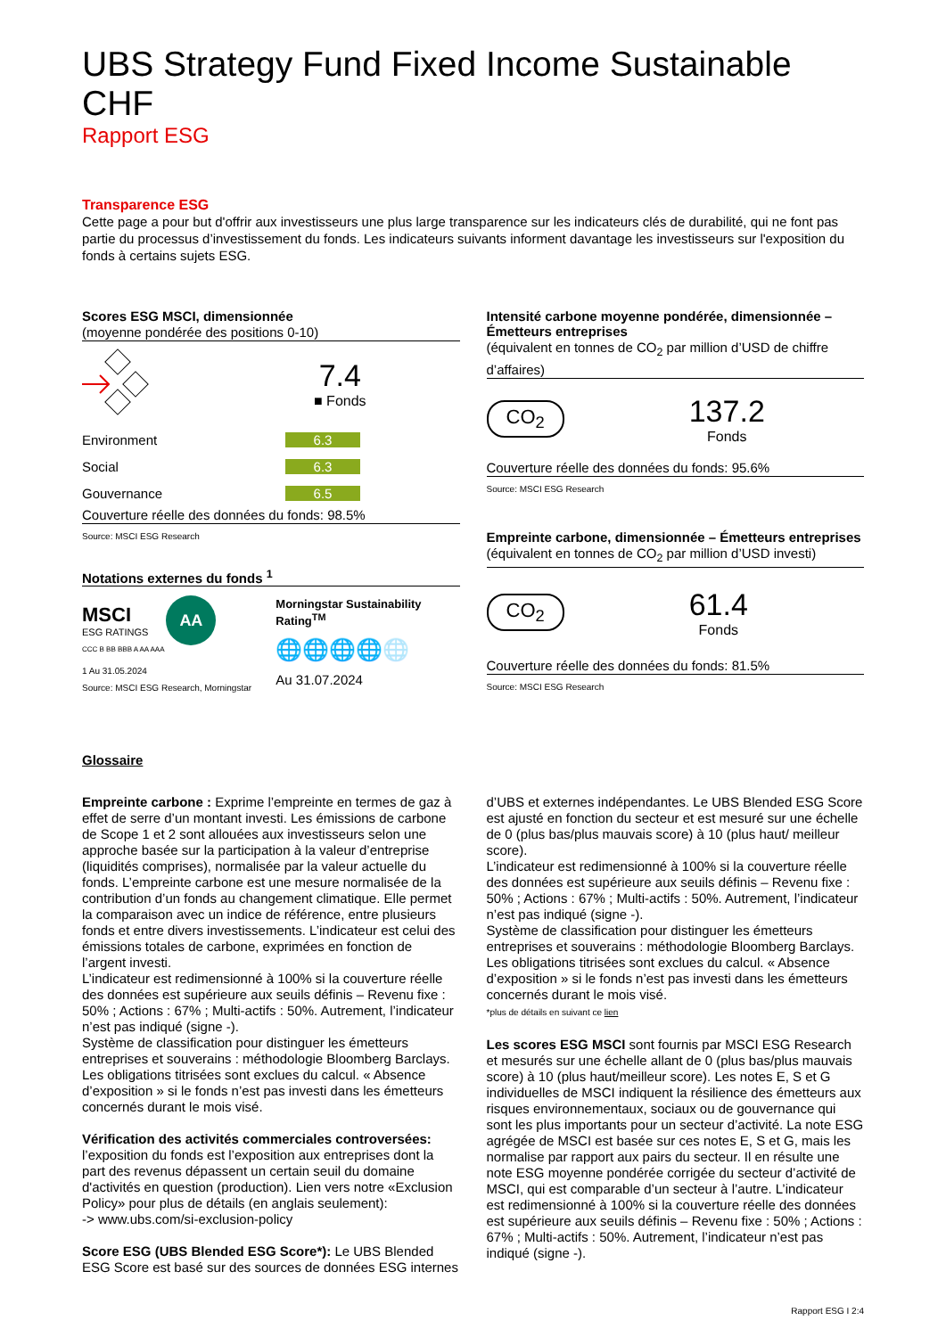UBS Strategy Fund Fixed Income Sustainable CHF
Rapport ESG
Transparence ESG
Cette page a pour but d'offrir aux investisseurs une plus large transparence sur les indicateurs clés de durabilité, qui ne font pas partie du processus d’investissement du fonds. Les indicateurs suivants informent davantage les investisseurs sur l'exposition du fonds à certains sujets ESG.
Scores ESG MSCI, dimensionnée
(moyenne pondérée des positions 0-10)
7.4
■ Fonds
Environment 6.3
Social 6.3
Gouvernance 6.5
Couverture réelle des données du fonds: 98.5%
Source: MSCI ESG Research
Notations externes du fonds <sup>1</sup>
MSCI
ESG RATINGS
AA
CCC B BB BBB A AA AAA
1 Au 31.05.2024
Source: MSCI ESG Research, Morningstar
Morningstar Sustainability Rating<sup>TM</sup>
🌐🌐🌐🌐🌐
Au 31.07.2024
Intensité carbone moyenne pondérée, dimensionnée – Émetteurs entreprises
(équivalent en tonnes de CO<sub>2</sub> par million d’USD de chiffre d’affaires)
CO<sub>2</sub>
137.2
Fonds
Couverture réelle des données du fonds: 95.6%
Source: MSCI ESG Research
Empreinte carbone, dimensionnée – Émetteurs entreprises
(équivalent en tonnes de CO<sub>2</sub> par million d’USD investi)
CO<sub>2</sub>
61.4
Fonds
Couverture réelle des données du fonds: 81.5%
Source: MSCI ESG Research
Glossaire
Empreinte carbone : Exprime l’empreinte en termes de gaz à effet de serre d’un montant investi. Les émissions de carbone de Scope 1 et 2 sont allouées aux investisseurs selon une approche basée sur la participation à la valeur d’entreprise (liquidités comprises), normalisée par la valeur actuelle du fonds. L’empreinte carbone est une mesure normalisée de la contribution d’un fonds au changement climatique. Elle permet la comparaison avec un indice de référence, entre plusieurs fonds et entre divers investissements. L’indicateur est celui des émissions totales de carbone, exprimées en fonction de l’argent investi.
L’indicateur est redimensionné à 100% si la couverture réelle des données est supérieure aux seuils définis – Revenu fixe : 50% ; Actions : 67% ; Multi-actifs : 50%. Autrement, l’indicateur n’est pas indiqué (signe -).
Système de classification pour distinguer les émetteurs entreprises et souverains : méthodologie Bloomberg Barclays. Les obligations titrisées sont exclues du calcul. « Absence d’exposition » si le fonds n’est pas investi dans les émetteurs concernés durant le mois visé.
Vérification des activités commerciales controversées: l’exposition du fonds est l’exposition aux entreprises dont la part des revenus dépassent un certain seuil du domaine d'activités en question (production). Lien vers notre «Exclusion Policy» pour plus de détails (en anglais seulement):
-> www.ubs.com/si-exclusion-policy
Score ESG (UBS Blended ESG Score*): Le UBS Blended ESG Score est basé sur des sources de données ESG internes
d’UBS et externes indépendantes. Le UBS Blended ESG Score est ajusté en fonction du secteur et est mesuré sur une échelle de 0 (plus bas/plus mauvais score) à 10 (plus haut/ meilleur score).
L’indicateur est redimensionné à 100% si la couverture réelle des données est supérieure aux seuils définis – Revenu fixe : 50% ; Actions : 67% ; Multi-actifs : 50%. Autrement, l’indicateur n’est pas indiqué (signe -).
Système de classification pour distinguer les émetteurs entreprises et souverains : méthodologie Bloomberg Barclays. Les obligations titrisées sont exclues du calcul. « Absence d’exposition » si le fonds n’est pas investi dans les émetteurs concernés durant le mois visé.
*plus de détails en suivant ce lien
Les scores ESG MSCI sont fournis par MSCI ESG Research et mesurés sur une échelle allant de 0 (plus bas/plus mauvais score) à 10 (plus haut/meilleur score). Les notes E, S et G individuelles de MSCI indiquent la résilience des émetteurs aux risques environnementaux, sociaux ou de gouvernance qui sont les plus importants pour un secteur d’activité. La note ESG agrégée de MSCI est basée sur ces notes E, S et G, mais les normalise par rapport aux pairs du secteur. Il en résulte une note ESG moyenne pondérée corrigée du secteur d’activité de MSCI, qui est comparable d’un secteur à l’autre. L’indicateur est redimensionné à 100% si la couverture réelle des données est supérieure aux seuils définis – Revenu fixe : 50% ; Actions : 67% ; Multi-actifs : 50%. Autrement, l’indicateur n’est pas indiqué (signe -).
Rapport ESG I 2:4